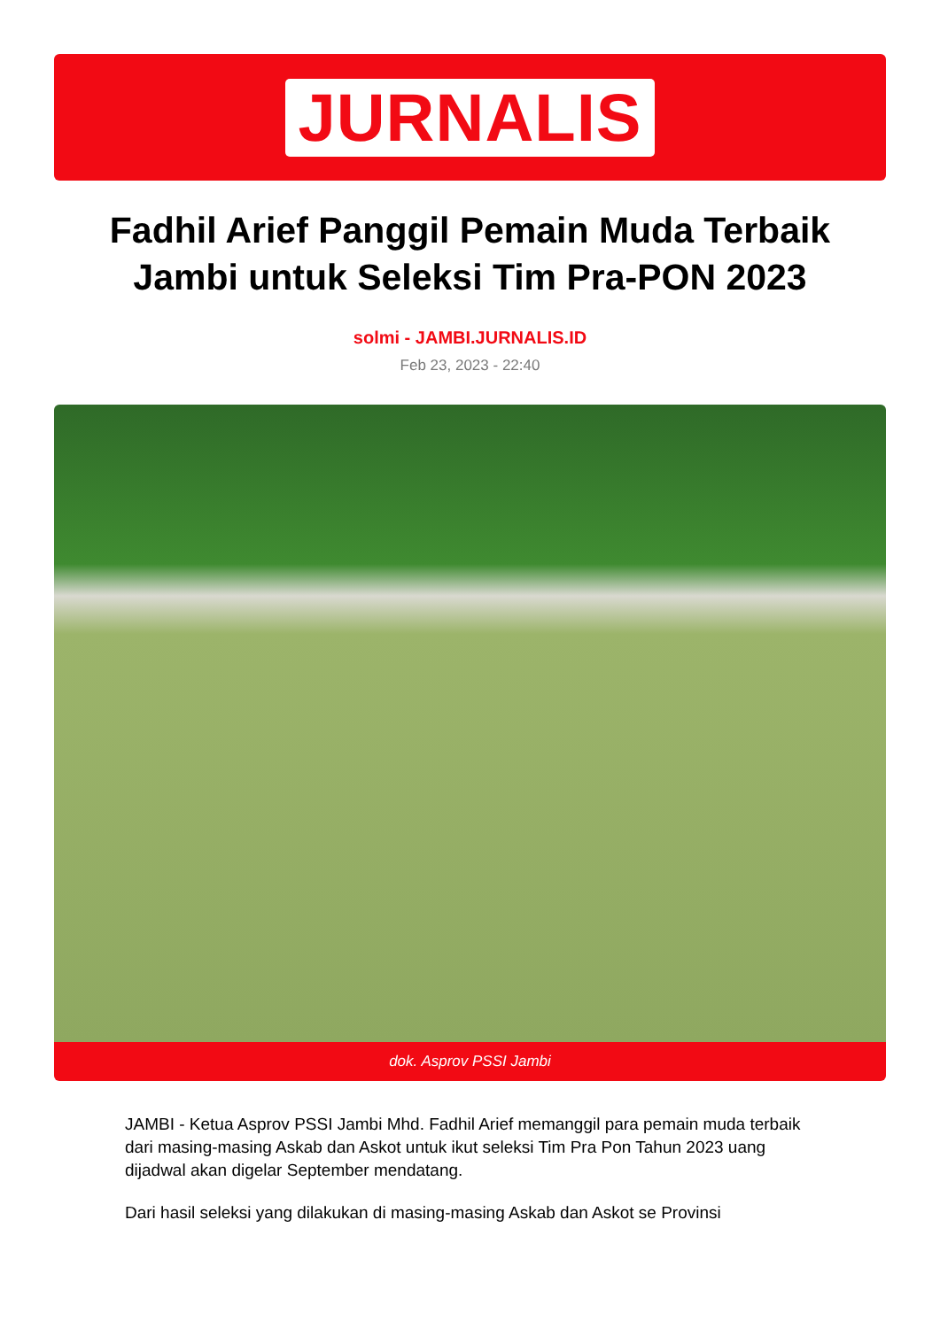JURNALIS
Fadhil Arief Panggil Pemain Muda Terbaik Jambi untuk Seleksi Tim Pra-PON 2023
solmi - JAMBI.JURNALIS.ID
Feb 23, 2023 - 22:40
dok. Asprov PSSI Jambi
JAMBI - Ketua Asprov PSSI Jambi Mhd. Fadhil Arief memanggil para pemain muda terbaik dari masing-masing Askab dan Askot untuk ikut seleksi Tim Pra Pon Tahun 2023 uang dijadwal akan digelar September mendatang.
Dari hasil seleksi yang dilakukan di masing-masing Askab dan Askot se Provinsi